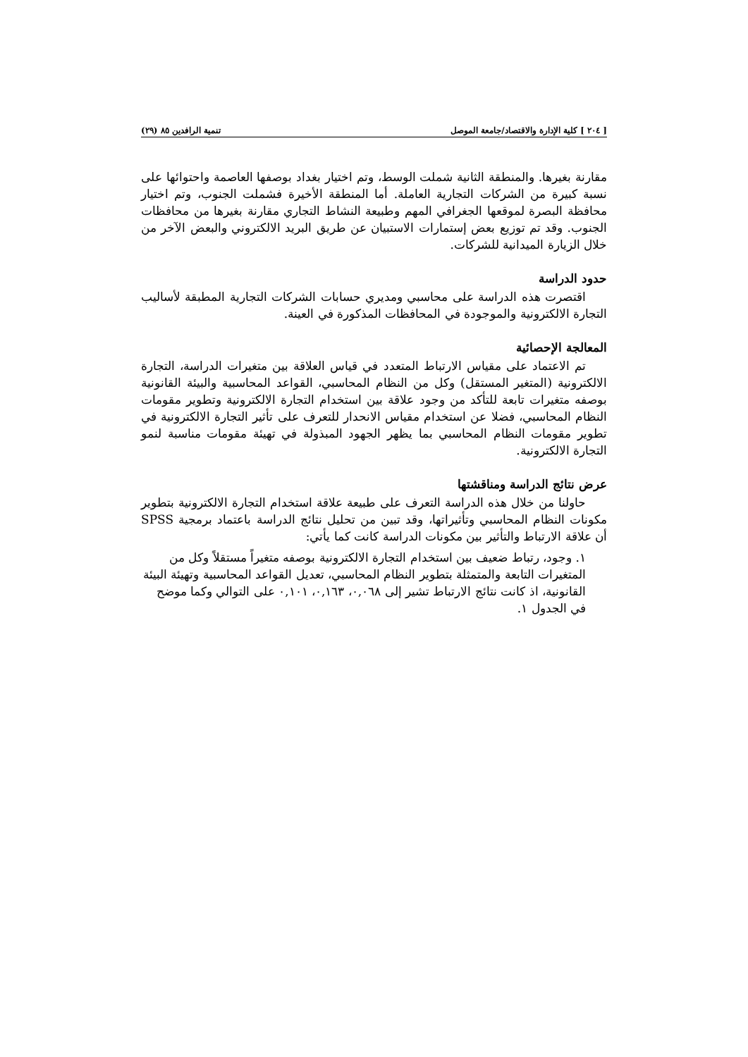[ ٢٠٤ ] كلية الإدارة والاقتصاد/جامعة الموصل تنمية الرافدين ٨٥ (٢٩)
مقارنة بغيرها. والمنطقة الثانية شملت الوسط، وتم اختيار بغداد بوصفها العاصمة واحتوائها على نسبة كبيرة من الشركات التجارية العاملة. أما المنطقة الأخيرة فشملت الجنوب، وتم اختيار محافظة البصرة لموقعها الجغرافي المهم وطبيعة النشاط التجاري مقارنة بغيرها من محافظات الجنوب. وقد تم توزيع بعض إستمارات الاستبيان عن طريق البريد الالكتروني والبعض الآخر من خلال الزيارة الميدانية للشركات.
حدود الدراسة
اقتصرت هذه الدراسة على محاسبي ومديري حسابات الشركات التجارية المطبقة لأساليب التجارة الالكترونية والموجودة في المحافظات المذكورة في العينة.
المعالجة الإحصائية
تم الاعتماد على مقياس الارتباط المتعدد في قياس العلاقة بين متغيرات الدراسة، التجارة الالكترونية (المتغير المستقل) وكل من النظام المحاسبي، القواعد المحاسبية والبيئة القانونية بوصفه متغيرات تابعة للتأكد من وجود علاقة بين استخدام التجارة الالكترونية وتطوير مقومات النظام المحاسبي، فضلا عن استخدام مقياس الانحدار للتعرف على تأثير التجارة الالكترونية في تطوير مقومات النظام المحاسبي بما يظهر الجهود المبذولة في تهيئة مقومات مناسبة لنمو التجارة الالكترونية.
عرض نتائج الدراسة ومناقشتها
حاولنا من خلال هذه الدراسة التعرف على طبيعة علاقة استخدام التجارة الالكترونية بتطوير مكونات النظام المحاسبي وتأثيراتها، وقد تبين من تحليل نتائج الدراسة باعتماد برمجية SPSS أن علاقة الارتباط والتأثير بين مكونات الدراسة كانت كما يأتي:
١. وجود، رتباط ضعيف بين استخدام التجارة الالكترونية بوصفه متغيراً مستقلاً وكل من المتغيرات التابعة والمتمثلة بتطوير النظام المحاسبي، تعديل القواعد المحاسبية وتهيئة البيئة القانونية، اذ كانت نتائج الارتباط تشير إلى ٠,٠٦٨، ٠,١٦٣، ٠,١٠١ على التوالي وكما موضح في الجدول ١.